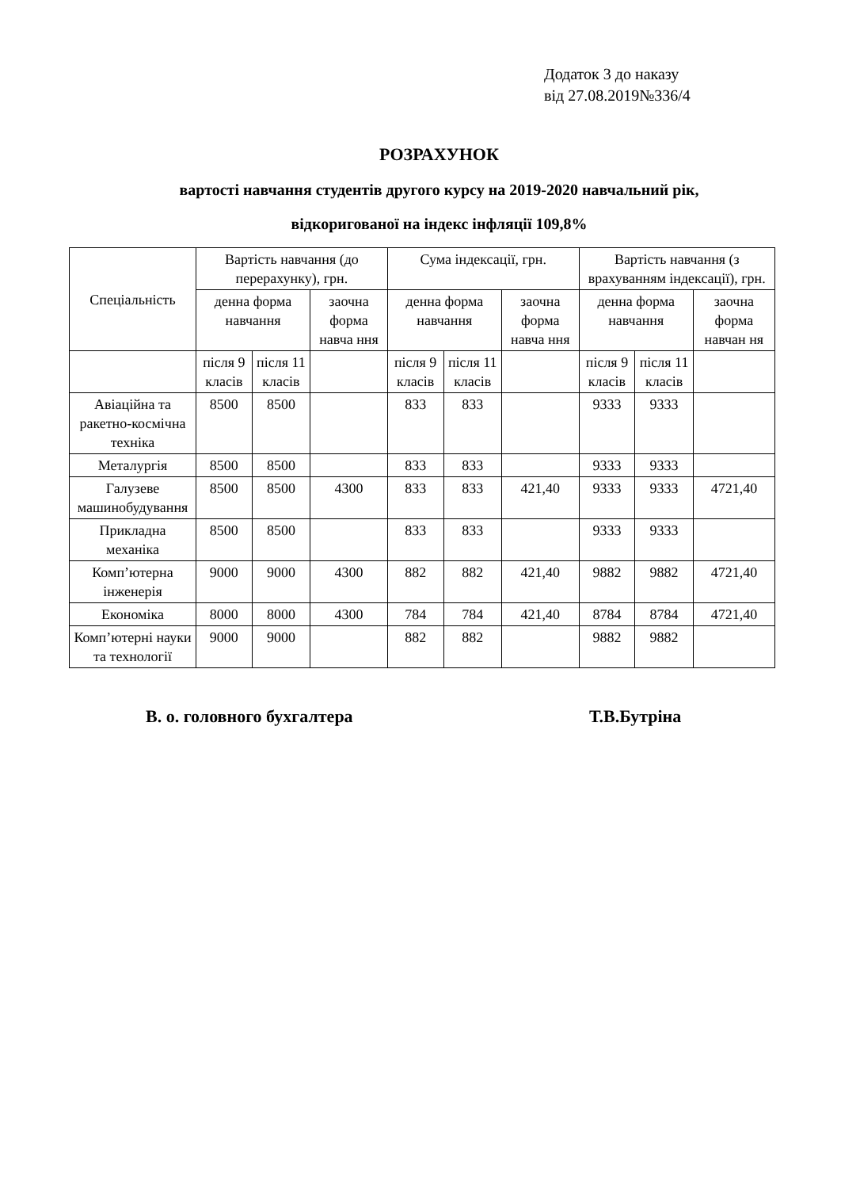Додаток 3 до наказу
від 27.08.2019№336/4
РОЗРАХУНОК
вартості навчання студентів другого курсу на 2019-2020 навчальний рік,
відкоригованої на індекс інфляції 109,8%
| Спеціальність | Вартість навчання (до перерахунку), грн. | | | Сума індексації, грн. | | | Вартість навчання (з врахуванням індексації), грн. | | |
| --- | --- | --- | --- | --- | --- | --- | --- | --- | --- |
| | денна форма навчання | | заочна форма навча ння | денна форма навчання | | заочна форма навча ння | денна форма навчання | | заочна форма навчан ня |
| | після 9 класів | після 11 класів | | після 9 класів | після 11 класів | | після 9 класів | після 11 класів | |
| Авіаційна та ракетно-космічна техніка | 8500 | 8500 | | 833 | 833 | | 9333 | 9333 | |
| Металургія | 8500 | 8500 | | 833 | 833 | | 9333 | 9333 | |
| Галузеве машинобудування | 8500 | 8500 | 4300 | 833 | 833 | 421,40 | 9333 | 9333 | 4721,40 |
| Прикладна механіка | 8500 | 8500 | | 833 | 833 | | 9333 | 9333 | |
| Комп’ютерна інженерія | 9000 | 9000 | 4300 | 882 | 882 | 421,40 | 9882 | 9882 | 4721,40 |
| Економіка | 8000 | 8000 | 4300 | 784 | 784 | 421,40 | 8784 | 8784 | 4721,40 |
| Комп’ютерні науки та технології | 9000 | 9000 | | 882 | 882 | | 9882 | 9882 | |
В. о. головного бухгалтера Т.В.Бутріна